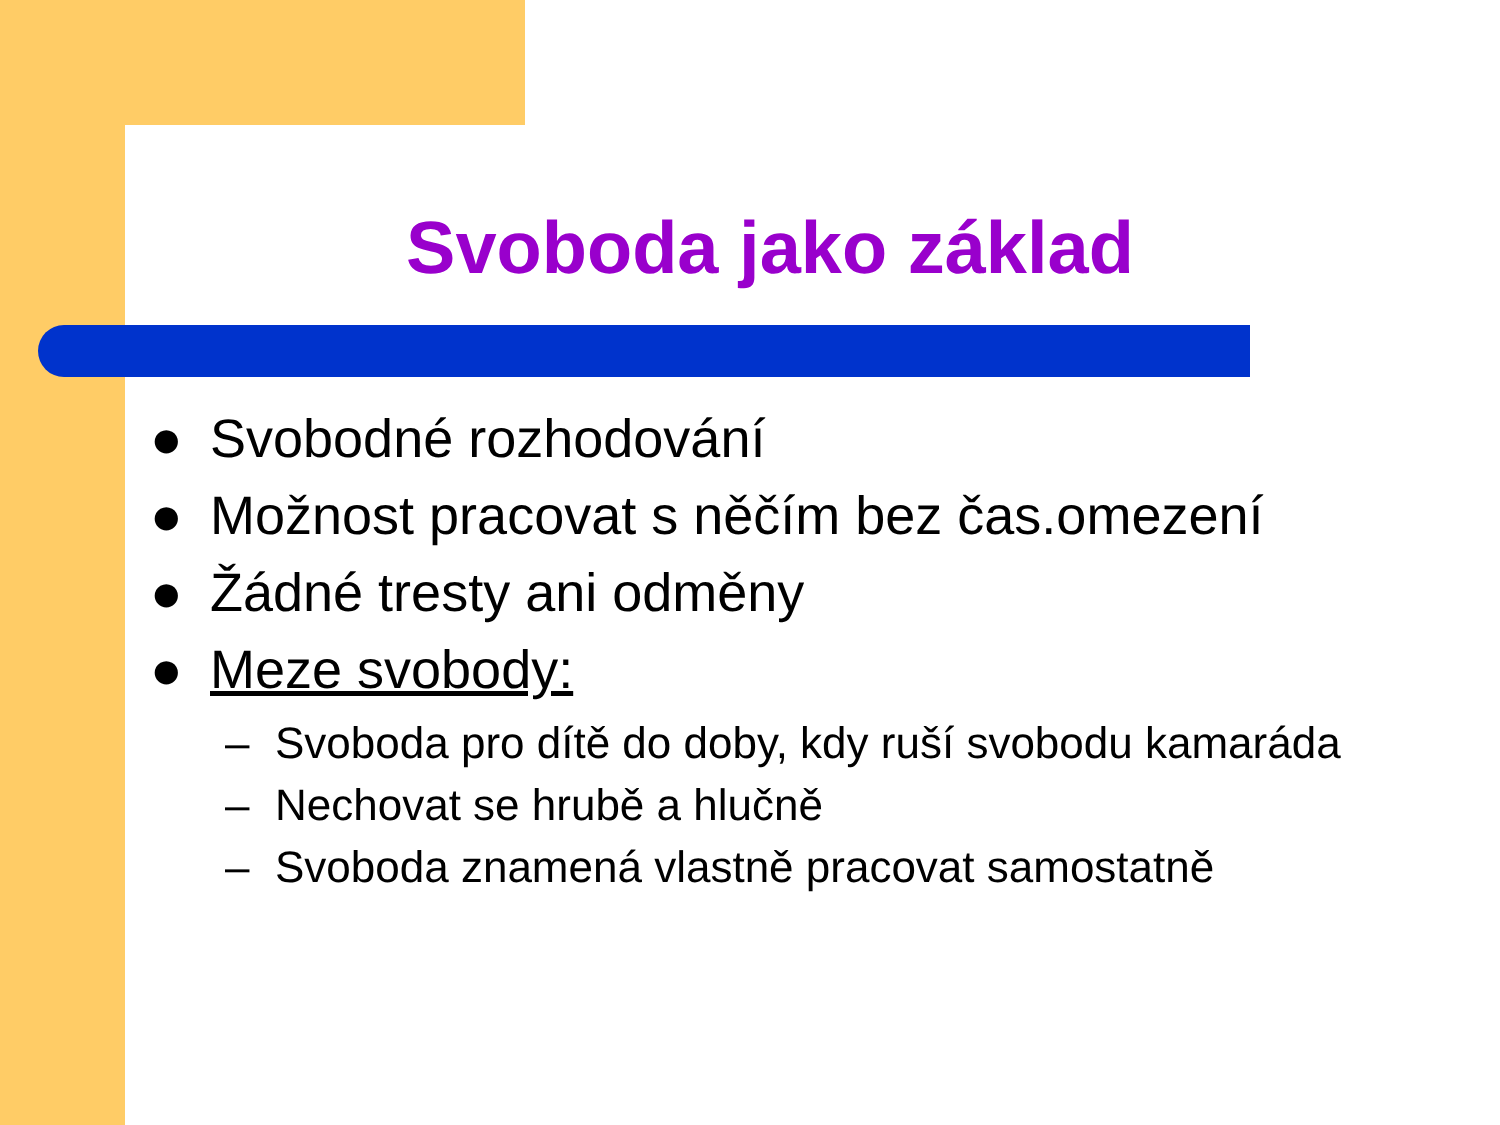Svoboda jako základ
● Svobodné rozhodování
● Možnost pracovat s něčím bez čas.omezení
● Žádné tresty ani odměny
● Meze svobody:
– Svoboda pro dítě do doby, kdy ruší svobodu kamaráda
– Nechovat se hrubě a hlučně
– Svoboda znamená vlastně pracovat samostatně